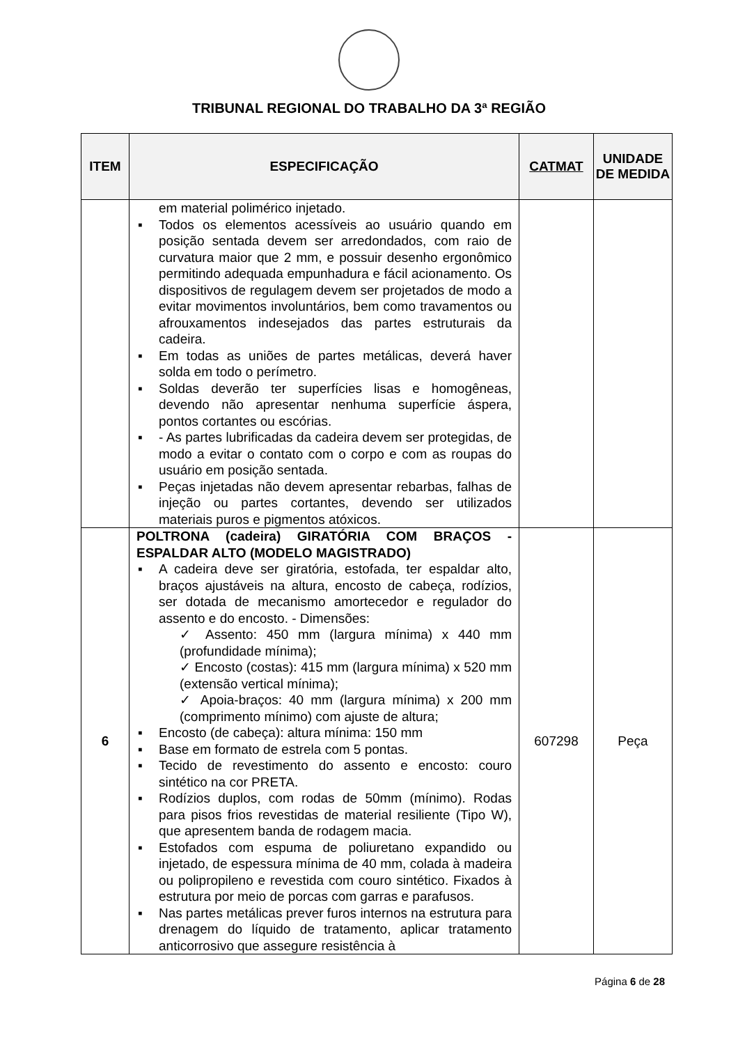TRIBUNAL REGIONAL DO TRABALHO DA 3ª REGIÃO
| ITEM | ESPECIFICAÇÃO | CATMAT | UNIDADE DE MEDIDA |
| --- | --- | --- | --- |
| | em material polimérico injetado. ▪ Todos os elementos acessíveis ao usuário quando em posição sentada devem ser arredondados, com raio de curvatura maior que 2 mm, e possuir desenho ergonômico permitindo adequada empunhadura e fácil acionamento. Os dispositivos de regulagem devem ser projetados de modo a evitar movimentos involuntários, bem como travamentos ou afrouxamentos indesejados das partes estruturais da cadeira. ▪ Em todas as uniões de partes metálicas, deverá haver solda em todo o perímetro. ▪ Soldas deverão ter superfícies lisas e homogêneas, devendo não apresentar nenhuma superfície áspera, pontos cortantes ou escórias. ▪ - As partes lubrificadas da cadeira devem ser protegidas, de modo a evitar o contato com o corpo e com as roupas do usuário em posição sentada. ▪ Peças injetadas não devem apresentar rebarbas, falhas de injeção ou partes cortantes, devendo ser utilizados materiais puros e pigmentos atóxicos. | | |
| 6 | POLTRONA (cadeira) GIRATÓRIA COM BRAÇOS - ESPALDAR ALTO (MODELO MAGISTRADO) ▪ A cadeira deve ser giratória, estofada, ter espaldar alto, braços ajustáveis na altura, encosto de cabeça, rodízios, ser dotada de mecanismo amortecedor e regulador do assento e do encosto. - Dimensões: ✓ Assento: 450 mm (largura mínima) x 440 mm (profundidade mínima); ✓ Encosto (costas): 415 mm (largura mínima) x 520 mm (extensão vertical mínima); ✓ Apoia-braços: 40 mm (largura mínima) x 200 mm (comprimento mínimo) com ajuste de altura; ▪ Encosto (de cabeça): altura mínima: 150 mm ▪ Base em formato de estrela com 5 pontas. ▪ Tecido de revestimento do assento e encosto: couro sintético na cor PRETA. ▪ Rodízios duplos, com rodas de 50mm (mínimo). Rodas para pisos frios revestidas de material resiliente (Tipo W), que apresentem banda de rodagem macia. ▪ Estofados com espuma de poliuretano expandido ou injetado, de espessura mínima de 40 mm, colada à madeira ou polipropileno e revestida com couro sintético. Fixados à estrutura por meio de porcas com garras e parafusos. ▪ Nas partes metálicas prever furos internos na estrutura para drenagem do líquido de tratamento, aplicar tratamento anticorrosivo que assegure resistência à | 607298 | Peça |
Página 6 de 28